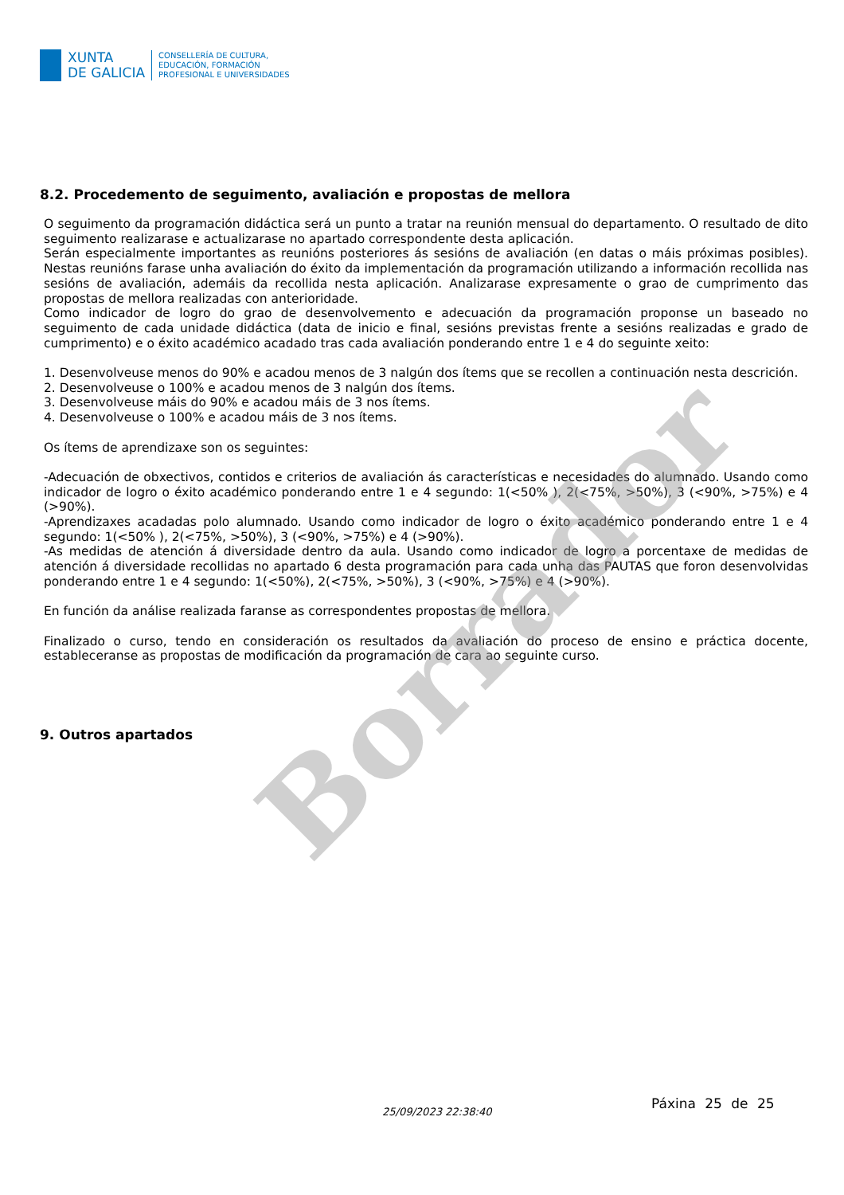XUNTA
DE GALICIA
CONSELLERÍA DE CULTURA,
EDUCACIÓN, FORMACIÓN
PROFESIONAL E UNIVERSIDADES
8.2. Procedemento de seguimento, avaliación e propostas de mellora
O seguimento da programación didáctica será un punto a tratar na reunión mensual do departamento. O resultado de dito seguimento realizarase e actualizarase no apartado correspondente desta aplicación.
Serán especialmente importantes as reunións posteriores ás sesións de avaliación (en datas o máis próximas posibles). Nestas reunións farase unha avaliación do éxito da implementación da programación utilizando a información recollida nas sesións de avaliación, ademáis da recollida nesta aplicación. Analizarase expresamente o grao de cumprimento das propostas de mellora realizadas con anterioridade.
Como indicador de logro do grao de desenvolvemento e adecuación da programación proponse un baseado no seguimento de cada unidade didáctica (data de inicio e final, sesións previstas frente a sesións realizadas e grado de cumprimento) e o éxito académico acadado tras cada avaliación ponderando entre 1 e 4 do seguinte xeito:
1. Desenvolveuse menos do 90% e acadou menos de 3 nalgún dos ítems que se recollen a continuación nesta descrición.
2. Desenvolveuse o 100% e acadou menos de 3 nalgún dos ítems.
3. Desenvolveuse máis do 90% e acadou máis de 3 nos ítems.
4. Desenvolveuse o 100% e acadou máis de 3 nos ítems.
Os ítems de aprendizaxe son os seguintes:
-Adecuación de obxectivos, contidos e criterios de avaliación ás características e necesidades do alumnado. Usando como indicador de logro o éxito académico ponderando entre 1 e 4 segundo: 1(<50% ), 2(<75%, >50%), 3 (<90%, >75%) e 4 (>90%).
-Aprendizaxes acadadas polo alumnado. Usando como indicador de logro o éxito académico ponderando entre 1 e 4 segundo: 1(<50% ), 2(<75%, >50%), 3 (<90%, >75%) e 4 (>90%).
-As medidas de atención á diversidade dentro da aula. Usando como indicador de logro a porcentaxe de medidas de atención á diversidade recollidas no apartado 6 desta programación para cada unha das PAUTAS que foron desenvolvidas ponderando entre 1 e 4 segundo: 1(<50%), 2(<75%, >50%), 3 (<90%, >75%) e 4 (>90%).
En función da análise realizada faranse as correspondentes propostas de mellora.
Finalizado o curso, tendo en consideración os resultados da avaliación do proceso de ensino e práctica docente, estableceranse as propostas de modificación da programación de cara ao seguinte curso.
9. Outros apartados
Borrador
Páxina 25 de 25
25/09/2023 22:38:40